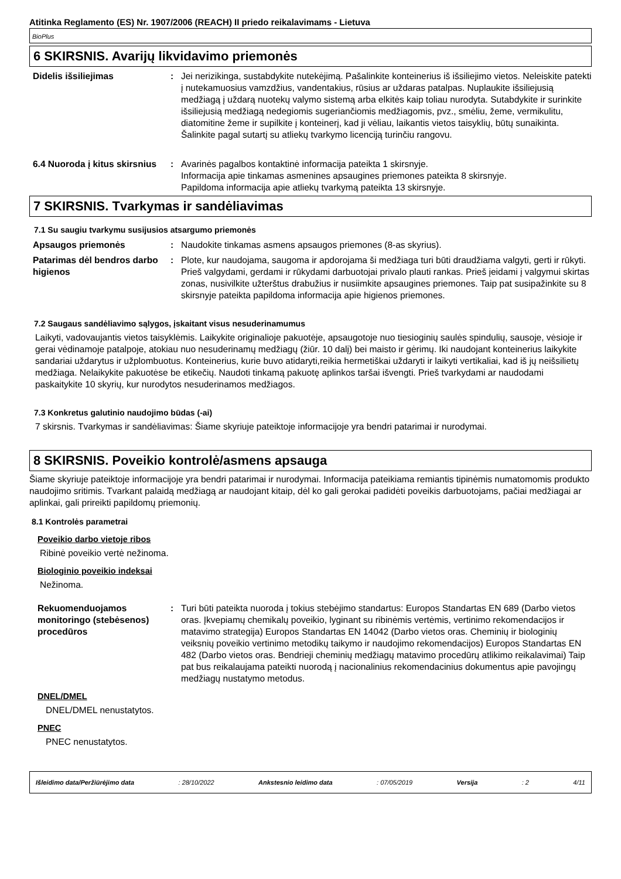Atitinka Reglamento (ES) Nr. 1907/2006 (REACH) II priedo reikalavimams - Lietuva
BioPlus
6 SKIRSNIS. Avarijų likvidavimo priemonės
Didelis išsiliejimas : Jei nerizikinga, sustabdykite nutekėjimą. Pašalinkite konteinerius iš išsiliejimo vietos. Neleiskite patekti į nutekamuosius vamzdžius, vandentakius, rūsius ar uždaras patalpas. Nuplaukite išsiliejusią medžiagą į uždarą nuotekų valymo sistemą arba elkitės kaip toliau nurodyta. Sutabdykite ir surinkite išsiliejusią medžiagą nedegiomis sugeriančiomis medžiagomis, pvz., smėliu, žeme, vermikulitu, diatomitine žeme ir supilkite į konteinerį, kad ji vėliau, laikantis vietos taisyklių, būtų sunaikinta. Šalinkite pagal sutartį su atliekų tvarkymo licenciją turinčiu rangovu.
6.4 Nuoroda į kitus skirsnius
: Avarinės pagalbos kontaktinė informacija pateikta 1 skirsnyje.
Informacija apie tinkamas asmenines apsaugines priemones pateikta 8 skirsnyje.
Papildoma informacija apie atliekų tvarkymą pateikta 13 skirsnyje.
7 SKIRSNIS. Tvarkymas ir sandėliavimas
7.1 Su saugiu tvarkymu susijusios atsargumo priemonės
Apsaugos priemonės : Naudokite tinkamas asmens apsaugos priemones (8-as skyrius).
Patarimas dėl bendros darbo higienos
: Plote, kur naudojama, saugoma ir apdorojama ši medžiaga turi būti draudžiama valgyti, gerti ir rūkyti. Prieš valgydami, gerdami ir rūkydami darbuotojai privalo plauti rankas. Prieš įeidami į valgymui skirtas zonas, nusivilkite užterštus drabužius ir nusiimkite apsaugines priemones. Taip pat susipažinkite su 8 skirsnyje pateikta papildoma informacija apie higienos priemones.
7.2 Saugaus sandėliavimo sąlygos, įskaitant visus nesuderinamumus
Laikyti, vadovaujantis vietos taisyklėmis. Laikykite originalioje pakuotėje, apsaugotoje nuo tiesioginių saulės spindulių, sausoje, vėsioje ir gerai vėdinamoje patalpoje, atokiau nuo nesuderinamų medžiagų (žiūr. 10 dalį) bei maisto ir gėrimų. Iki naudojant konteinerius laikykite sandariai uždarytus ir užplombuotus. Konteinerius, kurie buvo atidaryti,reikia hermetiškai uždaryti ir laikyti vertikaliai, kad iš jų neišsilietų medžiaga. Nelaikykite pakuotėse be etikečių. Naudoti tinkamą pakuotę aplinkos taršai išvengti. Prieš tvarkydami ar naudodami paskaitykite 10 skyrių, kur nurodytos nesuderinamos medžiagos.
7.3 Konkretus galutinio naudojimo būdas (-ai)
7 skirsnis. Tvarkymas ir sandėliavimas: Šiame skyriuje pateiktoje informacijoje yra bendri patarimai ir nurodymai.
8 SKIRSNIS. Poveikio kontrolė/asmens apsauga
Šiame skyriuje pateiktoje informacijoje yra bendri patarimai ir nurodymai. Informacija pateikiama remiantis tipinėmis numatomomis produkto naudojimo sritimis. Tvarkant palaidą medžiagą ar naudojant kitaip, dėl ko gali gerokai padidėti poveikis darbuotojams, pačiai medžiagai ar aplinkai, gali prireikti papildomų priemonių.
8.1 Kontrolės parametrai
Poveikio darbo vietoje ribos
Ribinė poveikio vertė nežinoma.
Biologinio poveikio indeksai
Nežinoma.
Rekuomenduojamos monitoringo (stebėsenos) procedūros
: Turi būti pateikta nuoroda į tokius stebėjimo standartus: Europos Standartas EN 689 (Darbo vietos oras. Įkvepiamų chemikalų poveikio, lyginant su ribinėmis vertėmis, vertinimo rekomendacijos ir matavimo strategija) Europos Standartas EN 14042 (Darbo vietos oras. Cheminių ir biologinių veiksnių poveikio vertinimo metodikų taikymo ir naudojimo rekomendacijos) Europos Standartas EN 482 (Darbo vietos oras. Bendrieji cheminių medžiagų matavimo procedūrų atlikimo reikalavimai) Taip pat bus reikalaujama pateikti nuorodą į nacionalinius rekomendacinius dokumentus apie pavojingų medžiagų nustatymo metodus.
DNEL/DMEL
DNEL/DMEL nenustatytos.
PNEC
PNEC nenustatytos.
Išleidimo data/Peržiūrėjimo data : 28/10/2022 Ankstesnio leidimo data : 07/05/2019 Versija : 2 4/11